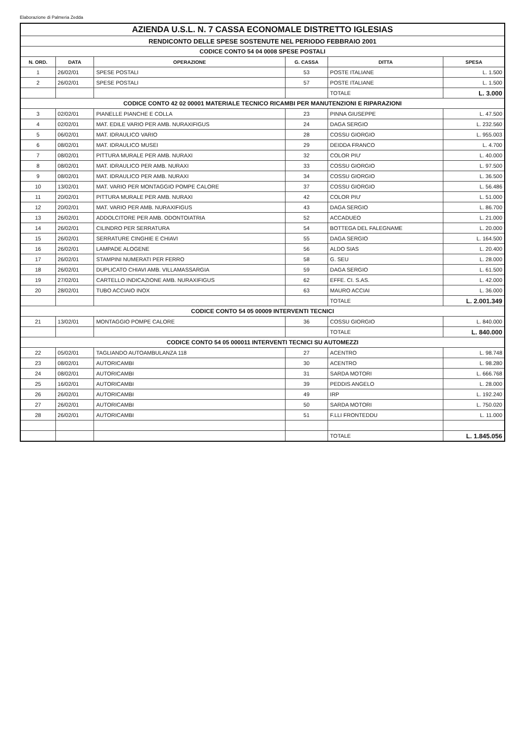Elaborazione di Palmeria Zedda
| AZIENDA U.S.L. N. 7 CASSA ECONOMALE DISTRETTO IGLESIAS | | | | | |
| RENDICONTO DELLE SPESE SOSTENUTE NEL PERIODO FEBBRAIO 2001 | | | | | |
| CODICE CONTO 54 04 0008 SPESE POSTALI | | | | | |
| N. ORD. | DATA | OPERAZIONE | G. CASSA | DITTA | SPESA |
| 1 | 26/02/01 | SPESE POSTALI | 53 | POSTE ITALIANE | L. 1.500 |
| 2 | 26/02/01 | SPESE POSTALI | 57 | POSTE ITALIANE | L. 1.500 |
| | | | | TOTALE | L. 3.000 |
| CODICE CONTO 42 02 00001 MATERIALE TECNICO RICAMBI PER MANUTENZIONI E RIPARAZIONI | | | | | |
| 3 | 02/02/01 | PIANELLE PIANCHE E COLLA | 23 | PINNA GIUSEPPE | L. 47.500 |
| 4 | 02/02/01 | MAT. EDILE VARIO PER AMB. NURAXIFIGUS | 24 | DAGA SERGIO | L. 232.560 |
| 5 | 06/02/01 | MAT. IDRAULICO VARIO | 28 | COSSU GIORGIO | L. 955.003 |
| 6 | 08/02/01 | MAT. IDRAULICO MUSEI | 29 | DEIDDA FRANCO | L. 4.700 |
| 7 | 08/02/01 | PITTURA MURALE PER AMB. NURAXI | 32 | COLOR PIU' | L. 40.000 |
| 8 | 08/02/01 | MAT. IDRAULICO PER AMB. NURAXI | 33 | COSSU GIORGIO | L. 97.500 |
| 9 | 08/02/01 | MAT. IDRAULICO PER AMB. NURAXI | 34 | COSSU GIORGIO | L. 36.500 |
| 10 | 13/02/01 | MAT. VARIO PER MONTAGGIO POMPE CALORE | 37 | COSSU GIORGIO | L. 56.486 |
| 11 | 20/02/01 | PITTURA MURALE PER AMB. NURAXI | 42 | COLOR PIU' | L. 51.000 |
| 12 | 20/02/01 | MAT. VARIO PER AMB. NURAXIFIGUS | 43 | DAGA SERGIO | L. 86.700 |
| 13 | 26/02/01 | ADDOLCITORE PER AMB. ODONTOIATRIA | 52 | ACCADUEO | L. 21.000 |
| 14 | 26/02/01 | CILINDRO PER SERRATURA | 54 | BOTTEGA DEL FALEGNAME | L. 20.000 |
| 15 | 26/02/01 | SERRATURE CINGHIE E CHIAVI | 55 | DAGA SERGIO | L. 164.500 |
| 16 | 26/02/01 | LAMPADE ALOGENE | 56 | ALDO SIAS | L. 20.400 |
| 17 | 26/02/01 | STAMPINI NUMERATI PER FERRO | 58 | G. SEU | L. 28.000 |
| 18 | 26/02/01 | DUPLICATO CHIAVI AMB. VILLAMASSARGIA | 59 | DAGA SERGIO | L. 61.500 |
| 19 | 27/02/01 | CARTELLO INDICAZIONE AMB. NURAXIFIGUS | 62 | EFFE. CI. S.AS. | L. 42.000 |
| 20 | 28/02/01 | TUBO ACCIAIO INOX | 63 | MAURO ACCIAI | L. 36.000 |
| | | | | TOTALE | L. 2.001.349 |
| CODICE CONTO 54 05 00009 INTERVENTI TECNICI | | | | | |
| 21 | 13/02/01 | MONTAGGIO POMPE CALORE | 36 | COSSU GIORGIO | L. 840.000 |
| | | | | TOTALE | L. 840.000 |
| CODICE CONTO 54 05 000011 INTERVENTI TECNICI SU AUTOMEZZI | | | | | |
| 22 | 05/02/01 | TAGLIANDO AUTOAMBULANZA 118 | 27 | ACENTRO | L. 98.748 |
| 23 | 08/02/01 | AUTORICAMBI | 30 | ACENTRO | L. 98.280 |
| 24 | 08/02/01 | AUTORICAMBI | 31 | SARDA MOTORI | L. 666.768 |
| 25 | 16/02/01 | AUTORICAMBI | 39 | PEDDIS ANGELO | L. 28.000 |
| 26 | 26/02/01 | AUTORICAMBI | 49 | IRP | L. 192.240 |
| 27 | 26/02/01 | AUTORICAMBI | 50 | SARDA MOTORI | L. 750.020 |
| 28 | 26/02/01 | AUTORICAMBI | 51 | F.LLI FRONTEDDU | L. 11.000 |
| | | | | TOTALE | L. 1.845.056 |